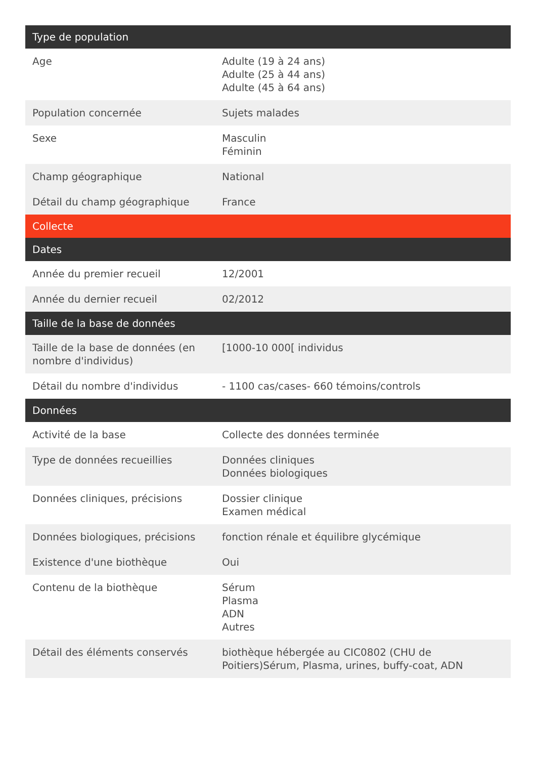| Type de population | |
| --- | --- |
| Age | Adulte (19 à 24 ans) Adulte (25 à 44 ans) Adulte (45 à 64 ans) |
| Population concernée | Sujets malades |
| Sexe | Masculin Féminin |
| Champ géographique | National |
| Détail du champ géographique | France |
| Collecte | |
| Dates | |
| Année du premier recueil | 12/2001 |
| Année du dernier recueil | 02/2012 |
| Taille de la base de données | |
| Taille de la base de données (en nombre d'individus) | [1000-10 000[ individus |
| Détail du nombre d'individus | - 1100 cas/cases- 660 témoins/controls |
| Données | |
| Activité de la base | Collecte des données terminée |
| Type de données recueillies | Données cliniques Données biologiques |
| Données cliniques, précisions | Dossier clinique Examen médical |
| Données biologiques, précisions | fonction rénale et équilibre glycémique |
| Existence d'une biothèque | Oui |
| Contenu de la biothèque | Sérum Plasma ADN Autres |
| Détail des éléments conservés | biothèque hébergée au CIC0802 (CHU de Poitiers)Sérum, Plasma, urines, buffy-coat, ADN |